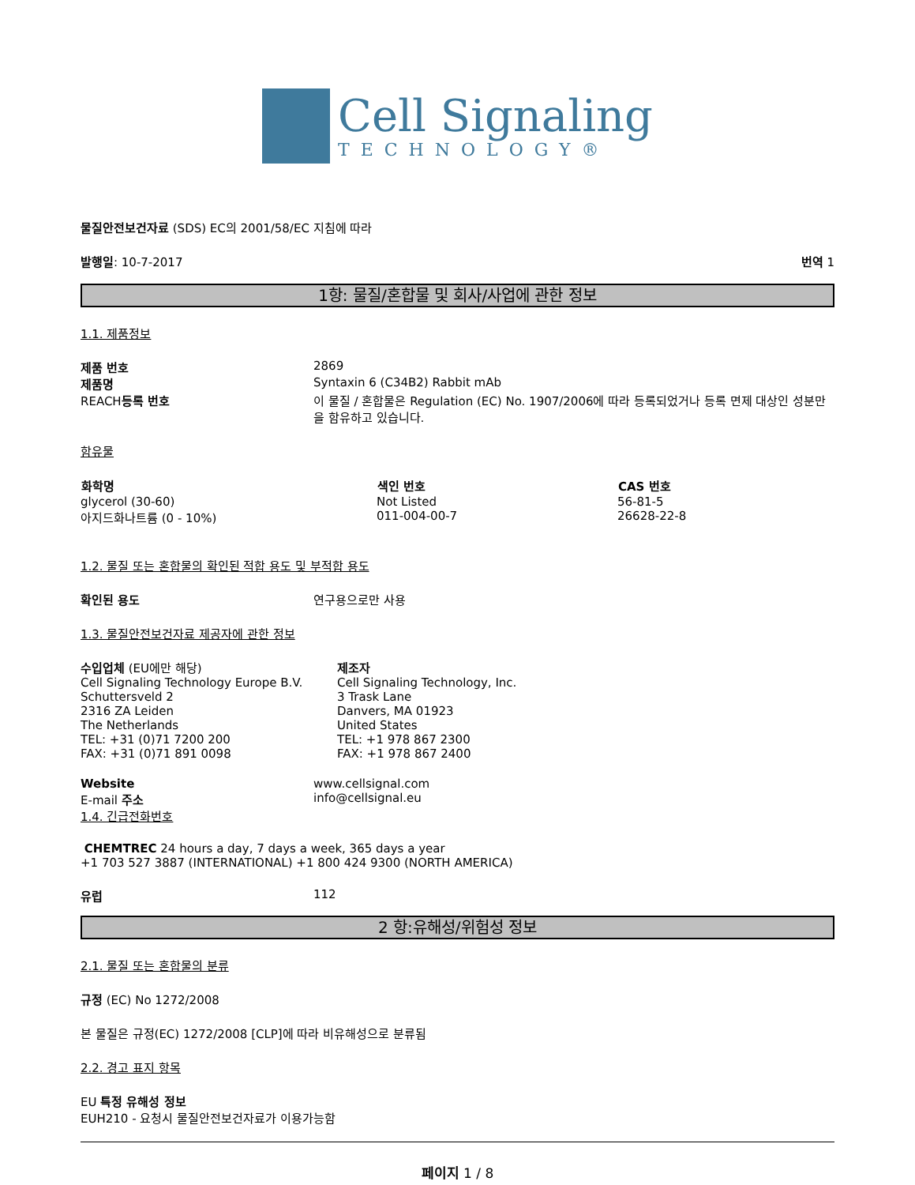Cell Signaling
TECHNOLOGY®
물질안전보건자료 (SDS) EC의 2001/58/EC 지침에 따라
발행일: 10-7-2017 번역 1
1항: 물질/혼합물 및 회사/사업에 관한 정보
1.1. 제품정보
| 제품 번호 | 2869 |
| 제품명 | Syntaxin 6 (C34B2) Rabbit mAb |
| REACH 등록 번호 | 이 물질 / 혼합물은 Regulation (EC) No. 1907/2006에 따라 등록되었거나 등록 면제 대상인 성분만을 함유하고 있습니다. |
함유물
| 화학명 | 색인 번호 | CAS 번호 |
| --- | --- | --- |
| glycerol (30-60) | Not Listed | 56-81-5 |
| 아지드화나트륨 (0 - 10%) | 011-004-00-7 | 26628-22-8 |
1.2. 물질 또는 혼합물의 확인된 적합 용도 및 부적합 용도
| 확인된 용도 | 연구용으로만 사용 |
1.3. 물질안전보건자료 제공자에 관한 정보
| 수입업체 (EU에만 해당) Cell Signaling Technology Europe B.V. Schuttersveld 2 2316 ZA Leiden The Netherlands TEL: +31 (0)71 7200 200 FAX: +31 (0)71 891 0098 | 제조자 Cell Signaling Technology, Inc. 3 Trask Lane Danvers, MA 01923 United States TEL: +1 978 867 2300 FAX: +1 978 867 2400 |
| Website | www.cellsignal.com |
| E-mail 주소 | info@cellsignal.eu |
1.4. 긴급전화번호
CHEMTREC 24 hours a day, 7 days a week, 365 days a year
+1 703 527 3887 (INTERNATIONAL) +1 800 424 9300 (NORTH AMERICA)
| 유럽 | 112 |
2 항:유해성/위험성 정보
2.1. 물질 또는 혼합물의 분류
규정 (EC) No 1272/2008
본 물질은 규정(EC) 1272/2008 [CLP]에 따라 비유해성으로 분류됨
2.2. 경고 표지 항목
EU 특정 유해성 정보
EUH210 - 요청시 물질안전보건자료가 이용가능함
페이지 1 / 8